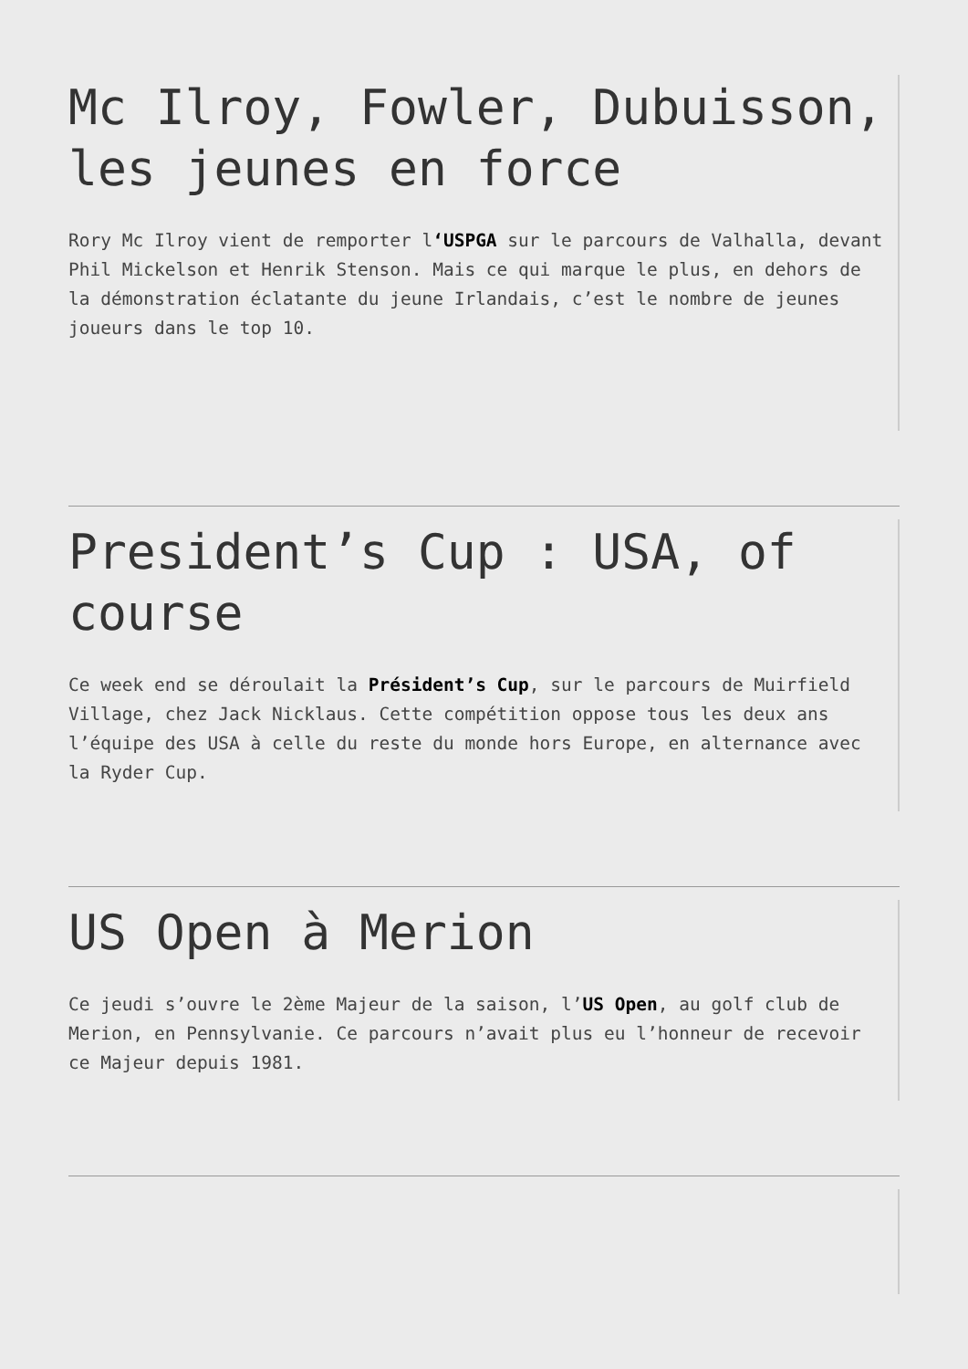Mc Ilroy, Fowler, Dubuisson, les jeunes en force
Rory Mc Ilroy vient de remporter l‘USPGA sur le parcours de Valhalla, devant Phil Mickelson et Henrik Stenson. Mais ce qui marque le plus, en dehors de la démonstration éclatante du jeune Irlandais, c’est le nombre de jeunes joueurs dans le top 10.
President’s Cup : USA, of course
Ce week end se déroulait la Président’s Cup, sur le parcours de Muirfield Village, chez Jack Nicklaus. Cette compétition oppose tous les deux ans l’équipe des USA à celle du reste du monde hors Europe, en alternance avec la Ryder Cup.
US Open à Merion
Ce jeudi s’ouvre le 2ème Majeur de la saison, l’US Open, au golf club de Merion, en Pennsylvanie. Ce parcours n’avait plus eu l’honneur de recevoir ce Majeur depuis 1981.